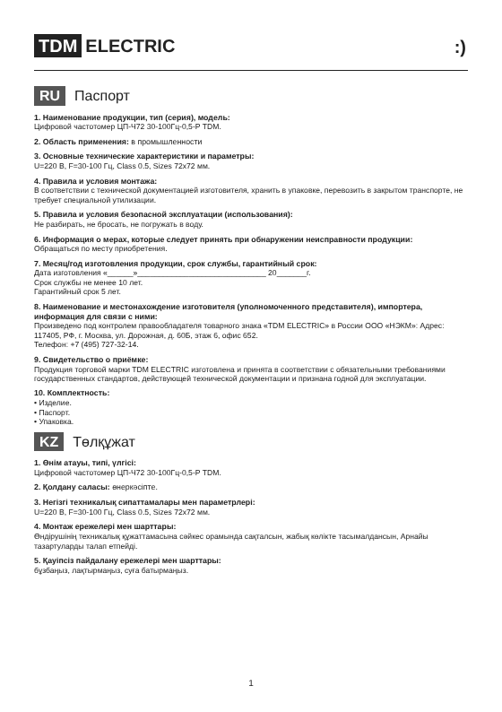TDM ELECTRIC :)
RU Паспорт
1. Наименование продукции, тип (серия), модель:
Цифровой частотомер ЦП-Ч72 30-100Гц-0,5-Р TDM.
2. Область применения: в промышленности
3. Основные технические характеристики и параметры:
U=220 В, F=30-100 Гц, Class 0.5, Sizes 72x72 мм.
4. Правила и условия монтажа:
В соответствии с технической документацией изготовителя, хранить в упаковке, перевозить в закрытом транспорте, не требует специальной утилизации.
5. Правила и условия безопасной эксплуатации (использования):
Не разбирать, не бросать, не погружать в воду.
6. Информация о мерах, которые следует принять при обнаружении неисправности продукции:
Обращаться по месту приобретения.
7. Месяц/год изготовления продукции, срок службы, гарантийный срок:
Дата изготовления «______»______________________________ 20_______г.
Срок службы не менее 10 лет.
Гарантийный срок 5 лет.
8. Наименование и местонахождение изготовителя (уполномоченного представителя), импортера, информация для связи с ними:
Произведено под контролем правообладателя товарного знака «TDM ELECTRIC» в России ООО «НЭКМ»: Адрес: 117405, РФ, г. Москва, ул. Дорожная, д. 60Б, этаж 6, офис 652.
Телефон: +7 (495) 727-32-14.
9. Свидетельство о приёмке:
Продукция торговой марки TDM ELECTRIC изготовлена и принята в соответствии с обязательными требованиями государственных стандартов, действующей технической документации и признана годной для эксплуатации.
10. Комплектность:
• Изделие.
• Паспорт.
• Упаковка.
KZ Төлқұжат
1. Өнім атауы, типі, үлгісі:
Цифровой частотомер ЦП-Ч72 30-100Гц-0,5-Р TDM.
2. Қолдану саласы: өнеркәсіпте.
3. Негізгі техникалық сипаттамалары мен параметрлері:
U=220 В, F=30-100 Гц, Class 0.5, Sizes 72x72 мм.
4. Монтаж ережелері мен шарттары:
Өндірушінің техникалық құжаттамасына сәйкес орамында сақталсын, жабық көлікте тасымалдансын, Арнайы тазартуларды талап етпейді.
5. Қауіпсіз пайдалану ережелері мен шарттары:
бұзбаңыз, лақтырмаңыз, суға батырмаңыз.
1